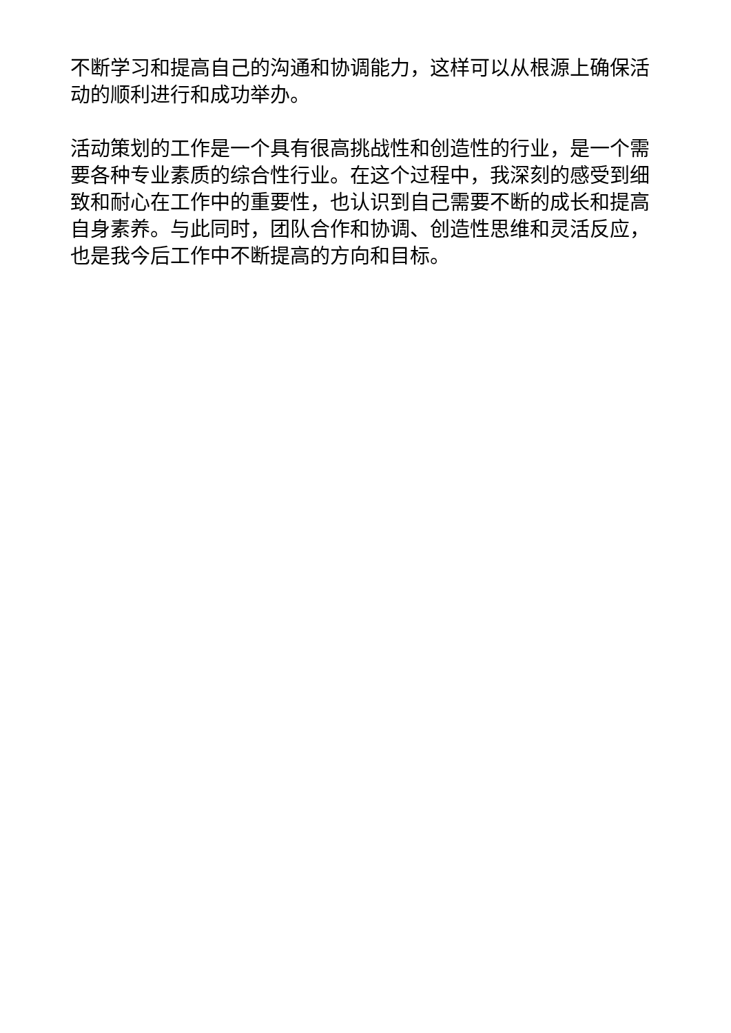不断学习和提高自己的沟通和协调能力，这样可以从根源上确保活动的顺利进行和成功举办。
活动策划的工作是一个具有很高挑战性和创造性的行业，是一个需要各种专业素质的综合性行业。在这个过程中，我深刻的感受到细致和耐心在工作中的重要性，也认识到自己需要不断的成长和提高自身素养。与此同时，团队合作和协调、创造性思维和灵活反应，也是我今后工作中不断提高的方向和目标。